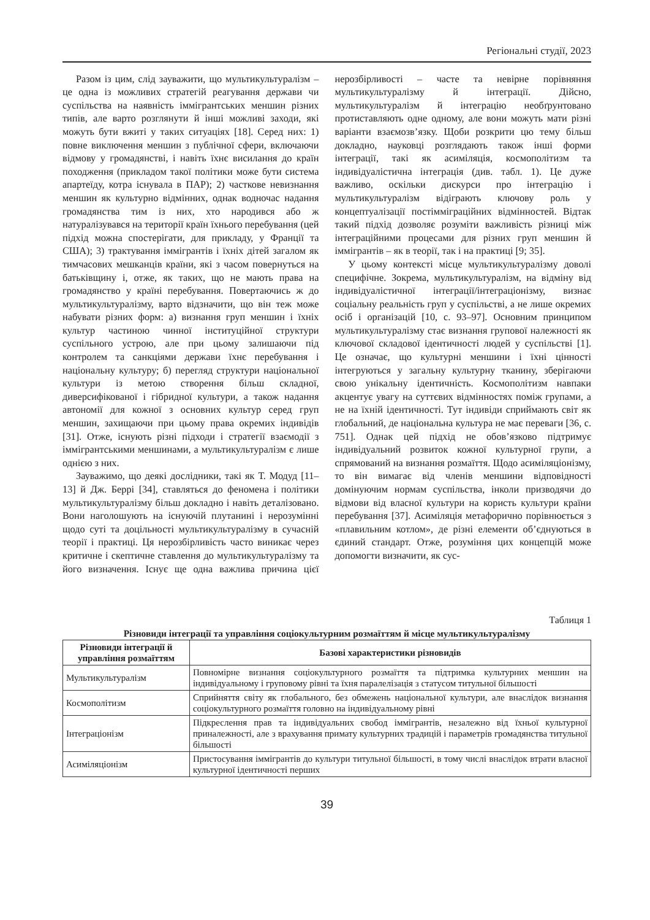Регіональні студії, 2023
Разом із цим, слід зауважити, що мультикультуралізм – це одна із можливих стратегій реагування держави чи суспільства на наявність іммігрантських меншин різних типів, але варто розглянути й інші можливі заходи, які можуть бути вжиті у таких ситуаціях [18]. Серед них: 1) повне виключення меншин з публічної сфери, включаючи відмову у громадянстві, і навіть їхнє висилання до країн походження (прикладом такої політики може бути система апартеїду, котра існувала в ПАР); 2) часткове невизнання меншин як культурно відмінних, однак водночас надання громадянства тим із них, хто народився або ж натуралізувався на території країн їхнього перебування (цей підхід можна спостерігати, для прикладу, у Франції та США); 3) трактування іммігрантів і їхніх дітей загалом як тимчасових мешканців країни, які з часом повернуться на батьківщину і, отже, як таких, що не мають права на громадянство у країні перебування. Повертаючись ж до мультикультуралізму, варто відзначити, що він теж може набувати різних форм: а) визнання груп меншин і їхніх культур частиною чинної інституційної структури суспільного устрою, але при цьому залишаючи під контролем та санкціями держави їхнє перебування і національну культуру; б) перегляд структури національної культури із метою створення більш складної, диверсифікованої і гібридної культури, а також надання автономії для кожної з основних культур серед груп меншин, захищаючи при цьому права окремих індивідів [31]. Отже, існують різні підходи і стратегії взаємодії з іммігрантськими меншинами, а мультикультуралізм є лише однією з них.
Зауважимо, що деякі дослідники, такі як Т. Модуд [11–13] й Дж. Беррі [34], ставляться до феномена і політики мультикультуралізму більш докладно і навіть деталізовано. Вони наголошують на існуючій плутанині і нерозумінні щодо суті та доцільності мультикультуралізму в сучасній теорії і практиці. Ця нерозбірливість часто виникає через критичне і скептичне ставлення до мультикультуралізму та його визначення. Існує ще одна важлива причина цієї нерозбірливості – часте та невірне порівняння мультикультуралізму й інтеграції. Дійсно, мультикультуралізм й інтеграцію необґрунтовано протиставляють одне одному, але вони можуть мати різні варіанти взаємозв’язку. Щоби розкрити цю тему більш докладно, науковці розглядають також інші форми інтеграції, такі як асиміляція, космополітизм та індивідуалістична інтеграція (див. табл. 1). Це дуже важливо, оскільки дискурси про інтеграцію і мультикультуралізм відіграють ключову роль у концептуалізації постімміграційних відмінностей. Відтак такий підхід дозволяє розуміти важливість різниці між інтеграційними процесами для різних груп меншин й іммігрантів – як в теорії, так і на практиці [9; 35].
У цьому контексті місце мультикультуралізму доволі специфічне. Зокрема, мультикультуралізм, на відміну від індивідуалістичної інтеграції/інтеграціонізму, визнає соціальну реальність груп у суспільстві, а не лише окремих осіб і організацій [10, с. 93–97]. Основним принципом мультикультуралізму стає визнання групової належності як ключової складової ідентичності людей у суспільстві [1]. Це означає, що культурні меншини і їхні цінності інтегруються у загальну культурну тканину, зберігаючи свою унікальну ідентичність. Космополітизм навпаки акцентує увагу на суттєвих відмінностях поміж групами, а не на їхній ідентичності. Тут індивіди сприймають світ як глобальний, де національна культура не має переваги [36, с. 751]. Однак цей підхід не обов’язково підтримує індивідуальний розвиток кожної культурної групи, а спрямований на визнання розмаїття. Щодо асиміляціонізму, то він вимагає від членів меншини відповідності домінуючим нормам суспільства, інколи призводячи до відмови від власної культури на користь культури країни перебування [37]. Асиміляція метафорично порівнюється з «плавильним котлом», де різні елементи об’єднуються в єдиний стандарт. Отже, розуміння цих концепцій може допомогти визначити, як сус-
Таблиця 1
Різновиди інтеграції та управління соціокультурним розмаїттям й місце мультикультуралізму
| Різновиди інтеграції й управління розмаїттям | Базові характеристики різновидів |
| --- | --- |
| Мультикультуралізм | Повномірне визнання соціокультурного розмаїття та підтримка культурних меншин на індивідуальному і груповому рівні та їхня паралелізація з статусом титульної більшості |
| Космополітизм | Сприйняття світу як глобального, без обмежень національної культури, але внаслідок визнання соціокультурного розмаїття головно на індивідуальному рівні |
| Інтеграціонізм | Підкреслення прав та індивідуальних свобод іммігрантів, незалежно від їхньої культурної приналежності, але з врахування примату культурних традицій і параметрів громадянства титульної більшості |
| Асиміляціонізм | Пристосування іммігрантів до культури титульної більшості, в тому числі внаслідок втрати власної культурної ідентичності перших |
39